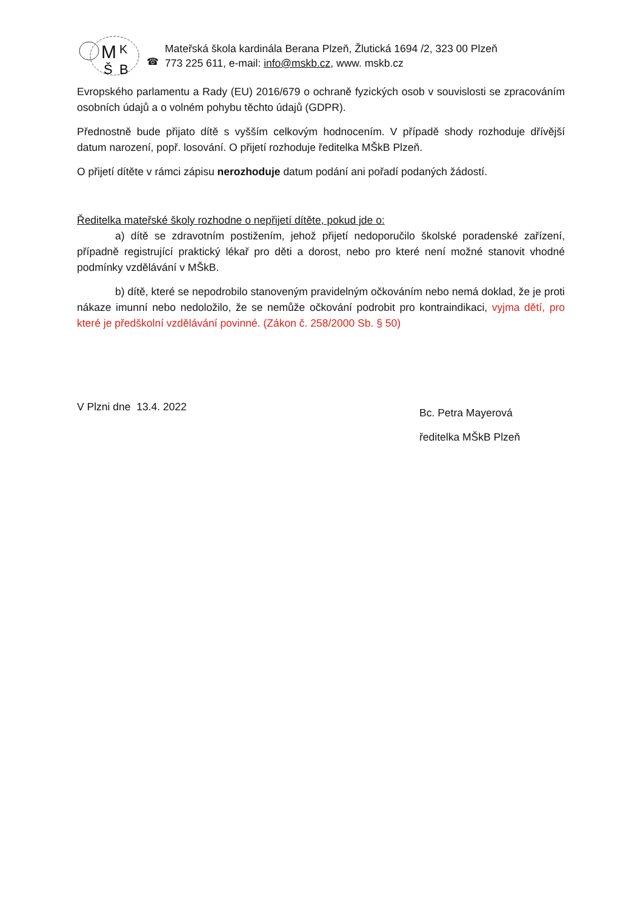M
K
Š
B
☎
Mateřská škola kardinála Berana Plzeň, Žlutická 1694 /2, 323 00 Plzeň
773 225 611, e-mail: info@mskb.cz, www. mskb.cz
Evropského parlamentu a Rady (EU) 2016/679 o ochraně fyzických osob v souvislosti se zpracováním osobních údajů a o volném pohybu těchto údajů (GDPR).
Přednostně bude přijato dítě s vyšším celkovým hodnocením. V případě shody rozhoduje dřívější datum narození, popř. losování. O přijetí rozhoduje ředitelka MŠkB Plzeň.
O přijetí dítěte v rámci zápisu nerozhoduje datum podání ani pořadí podaných žádostí.
Ředitelka mateřské školy rozhodne o nepřijetí dítěte, pokud jde o:
a) dítě se zdravotním postižením, jehož přijetí nedoporučilo školské poradenské zařízení, případně registrující praktický lékař pro děti a dorost, nebo pro které není možné stanovit vhodné podmínky vzdělávání v MŠkB.
b) dítě, které se nepodrobilo stanoveným pravidelným očkováním nebo nemá doklad, že je proti nákaze imunní nebo nedoložilo, že se nemůže očkování podrobit pro kontraindikaci, vyjma dětí, pro které je předškolní vzdělávání povinné. (Zákon č. 258/2000 Sb. § 50)
V Plzni dne 13.4. 2022
Bc. Petra Mayerová
ředitelka MŠkB Plzeň